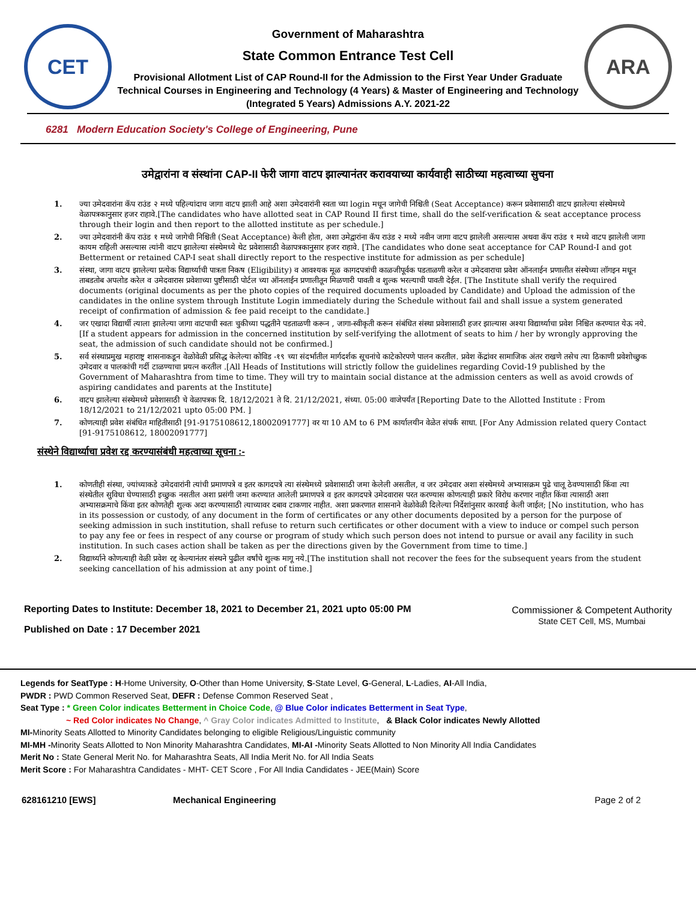CET
Government of Maharashtra
State Common Entrance Test Cell
Provisional Allotment List of CAP Round-II for the Admission to the First Year Under Graduate Technical Courses in Engineering and Technology (4 Years) & Master of Engineering and Technology (Integrated 5 Years) Admissions A.Y. 2021-22
ARA
6281 Modern Education Society's College of Engineering, Pune
उमेद्वारांना व संस्थांना CAP-II फेरी जागा वाटप झाल्यानंतर करावयाच्या कार्यवाही साठीच्या महत्वाच्या सुचना
1. ज्या उमेदवारांना कॅप राउंड २ मध्ये पहिल्यांदाच जागा वाटप झाली आहे अशा उमेदवारांनी स्वता च्या login मधून जागेची निश्चिती (Seat Acceptance) करून प्रवेशासाठी वाटप झालेल्या संस्थेमध्ये वेळापत्रकानुसार हजर राहावे.[The candidates who have allotted seat in CAP Round II first time, shall do the self-verification & seat acceptance process through their login and then report to the allotted institute as per schedule.]
2. ज्या उमेदवारांनी कॅप राउंड १ मध्ये जागेची निश्चिती (Seat Acceptance) केली होता, अशा उमेद्वारांना कॅप राउंड २ मध्ये नवीन जागा वाटप झालेली असल्यास अथवा कॅप राउंड १ मध्ये वाटप झालेली जागा कायम राहिली असल्यास त्यांनी वाटप झालेल्या संस्थेमध्ये थेट प्रवेशासाठी वेळापत्रकानुसार हजर राहावे. [The candidates who done seat acceptance for CAP Round-I and got Betterment or retained CAP-I seat shall directly report to the respective institute for admission as per schedule]
3. संस्था, जागा वाटप झालेल्या प्रत्येक विद्यार्थ्याची पात्रता निकष (Eligibility) व आवश्यक मूळ कागदपत्रांची काळजीपूर्वक पडताळणी करेल व उमेदवाराचा प्रवेश ऑनलाईन प्रणालीत संस्थेच्या लॉगइन मधून ताबडतोब अपलोड करेल व उमेदवारास प्रवेशाच्या पुष्टीसाठी पोर्टल च्या ऑनलाईन प्रणालीतून मिळणारी पावती व शुल्क भरल्याची पावती देईल. [The Institute shall verify the required documents (original documents as per the photo copies of the required documents uploaded by Candidate) and Upload the admission of the candidates in the online system through Institute Login immediately during the Schedule without fail and shall issue a system generated receipt of confirmation of admission & fee paid receipt to the candidate.]
4. जर एखादा विद्यार्थी त्याला झालेल्या जागा वाटपाची स्वतः चुकीच्या पद्धतीने पडताळणी करून , जागा-स्वीकृती करून संबंधित संस्था प्रवेशासाठी हजर झाल्यास अश्या विद्यार्थ्याचा प्रवेश निश्चित करण्यात येऊ नये. [If a student appears for admission in the concerned institution by self-verifying the allotment of seats to him / her by wrongly approving the seat, the admission of such candidate should not be confirmed.]
5. सर्व संस्थाप्रमुख महाराष्ट्र शासनाकडून वेळोवेळी प्रसिद्ध केलेल्या कोविड -१९ च्या संदर्भातील मार्गदर्शक सूचनांचे काटेकोरपणे पालन करतील. प्रवेश केंद्रांवर सामाजिक अंतर राखणे तसेच त्या ठिकाणी प्रवेशोच्छुक उमेदवार व पालकांची गर्दी टाळण्याचा प्रयत्न करतील .[All Heads of Institutions will strictly follow the guidelines regarding Covid-19 published by the Government of Maharashtra from time to time. They will try to maintain social distance at the admission centers as well as avoid crowds of aspiring candidates and parents at the Institute]
6. वाटप झालेल्या संस्थेमध्ये प्रवेशासाठी चे वेळापत्रक दि. 18/12/2021 ते दि. 21/12/2021, संध्या. 05:00 वाजेपर्यंत [Reporting Date to the Allotted Institute : From 18/12/2021 to 21/12/2021 upto 05:00 PM. ]
7. कोणत्याही प्रवेश संबंधित माहितीसाठी [91-9175108612,18002091777] वर या 10 AM to 6 PM कार्यालयीन वेळेत संपर्क साधा. [For Any Admission related query Contact [91-9175108612, 18002091777]
संस्थेने विद्यार्थ्याचा प्रवेश रद्द करण्यासंबंधी महत्वाच्या सूचना :-
1. कोणतीही संस्था, ज्यांच्याकडे उमेदवारांनी त्यांची प्रमाणपत्रे व इतर कागदपत्रे त्या संस्थेमध्ये प्रवेशासाठी जमा केलेली असतील, व जर उमेदवार अशा संस्थेमध्ये अभ्यासक्रम पुढे चालू ठेवण्यासाठी किंवा त्या संस्थेतील सुविधा घेण्यासाठी इच्छुक नसतील अशा प्रसंगी जमा करण्यात आलेली प्रमाणपत्रे व इतर कागदपत्रे उमेदवारास परत करण्यास कोणत्याही प्रकारे विरोध करणार नाहीत किंवा त्यासाठी अशा अभ्यासक्रमाचे किंवा इतर कोणतेही शुल्क अदा करण्यासाठी त्याच्यावर दबाव टाकणार नाहीत. अशा प्रकरणात शासनाने वेळोवेळी दिलेल्या निर्देशांनुसार कारवाई केली जाईल; [No institution, who has in its possession or custody, of any document in the form of certificates or any other documents deposited by a person for the purpose of seeking admission in such institution, shall refuse to return such certificates or other document with a view to induce or compel such person to pay any fee or fees in respect of any course or program of study which such person does not intend to pursue or avail any facility in such institution. In such cases action shall be taken as per the directions given by the Government from time to time.]
2. विद्यार्थ्याने कोणत्याही वेळी प्रवेश रद्द केल्यानंतर संस्थने पुढील वर्षांचे शुल्क मागू नये.[The institution shall not recover the fees for the subsequent years from the student seeking cancellation of his admission at any point of time.]
Reporting Dates to Institute: December 18, 2021 to December 21, 2021 upto 05:00 PM
Published on Date : 17 December 2021
Commissioner & Competent Authority
State CET Cell, MS, Mumbai
Legends for SeatType : H-Home University, O-Other than Home University, S-State Level, G-General, L-Ladies, AI-All India,
PWDR : PWD Common Reserved Seat, DEFR : Defense Common Reserved Seat ,
Seat Type : * Green Color indicates Betterment in Choice Code, @ Blue Color indicates Betterment in Seat Type,
~ Red Color indicates No Change, ^ Gray Color indicates Admitted to Institute, & Black Color indicates Newly Allotted
MI-Minority Seats Allotted to Minority Candidates belonging to eligible Religious/Linguistic community
MI-MH -Minority Seats Allotted to Non Minority Maharashtra Candidates, MI-AI -Minority Seats Allotted to Non Minority All India Candidates
Merit No : State General Merit No. for Maharashtra Seats, All India Merit No. for All India Seats
Merit Score : For Maharashtra Candidates - MHT- CET Score , For All India Candidates - JEE(Main) Score
628161210 [EWS] Mechanical Engineering Page 2 of 2